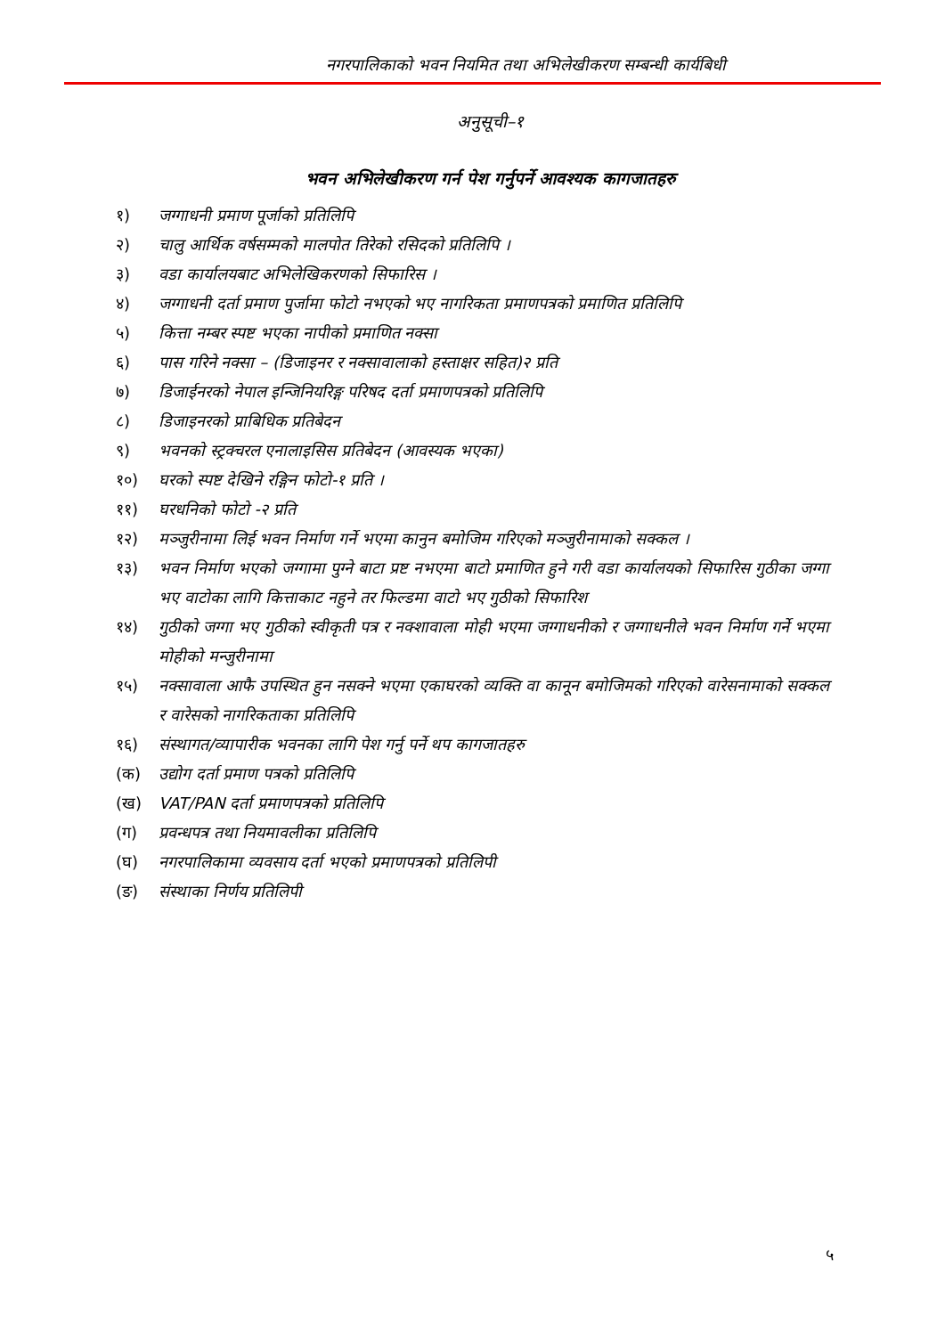नगरपालिकाको भवन नियमित तथा अभिलेखीकरण सम्बन्धी कार्यबिधी
अनुसूची–१
भवन अभिलेखीकरण गर्न पेश गर्नुपर्ने आवश्यक कागजातहरु
१) जग्गाधनी प्रमाण पूर्जाको प्रतिलिपि
२) चालु आर्थिक वर्षसम्मको मालपोत तिरेको रसिदको प्रतिलिपि ।
३) वडा कार्यालयबाट अभिलेखिकरणको सिफारिस ।
४) जग्गाधनी दर्ता प्रमाण पुर्जामा फोटो नभएको भए नागरिकता प्रमाणपत्रको प्रमाणित प्रतिलिपि
५) कित्ता नम्बर स्पष्ट भएका नापीको प्रमाणित नक्सा
६) पास गरिने नक्सा – (डिजाइनर र नक्सावालाको हस्ताक्षर सहित)२ प्रति
७) डिजाईनरको नेपाल इन्जिनियरिङ्ग परिषद दर्ता प्रमाणपत्रको प्रतिलिपि
८) डिजाइनरको प्राबिधिक प्रतिबेदन
९) भवनको स्ट्रक्चरल एनालाइसिस प्रतिबेदन (आवस्यक भएका)
१०) घरको स्पष्ट देखिने रङ्गिन फोटो-१ प्रति ।
११) घरधनिको फोटो -२ प्रति
१२) मञ्जुरीनामा लिई भवन निर्माण गर्ने भएमा कानुन बमोजिम गरिएको मञ्जुरीनामाको सक्कल ।
१३) भवन निर्माण भएको जग्गामा पुग्ने बाटा प्रष्ट नभएमा बाटो प्रमाणित हुने गरी वडा कार्यालयको सिफारिस गुठीका जग्गा भए वाटोका लागि कित्ताकाट नहुने तर फिल्डमा वाटो भए गुठीको सिफारिश
१४) गुठीको जग्गा भए गुठीको स्वीकृती पत्र र नक्शावाला मोही भएमा जग्गाधनीको र जग्गाधनीले भवन निर्माण गर्ने भएमा मोहीको मन्जुरीनामा
१५) नक्सावाला आफै उपस्थित हुन नसक्ने भएमा एकाघरको व्यक्ति वा कानून बमोजिमको गरिएको वारेसनामाको सक्कल र वारेसको नागरिकताका प्रतिलिपि
१६) संस्थागत/व्यापारीक भवनका लागि पेश गर्नु पर्ने थप कागजातहरु
(क) उद्योग दर्ता प्रमाण पत्रको प्रतिलिपि
(ख) VAT/PAN दर्ता प्रमाणपत्रको प्रतिलिपि
(ग) प्रवन्धपत्र तथा नियमावलीका प्रतिलिपि
(घ) नगरपालिकामा व्यवसाय दर्ता भएको प्रमाणपत्रको प्रतिलिपी
(ङ) संस्थाका निर्णय प्रतिलिपी
५